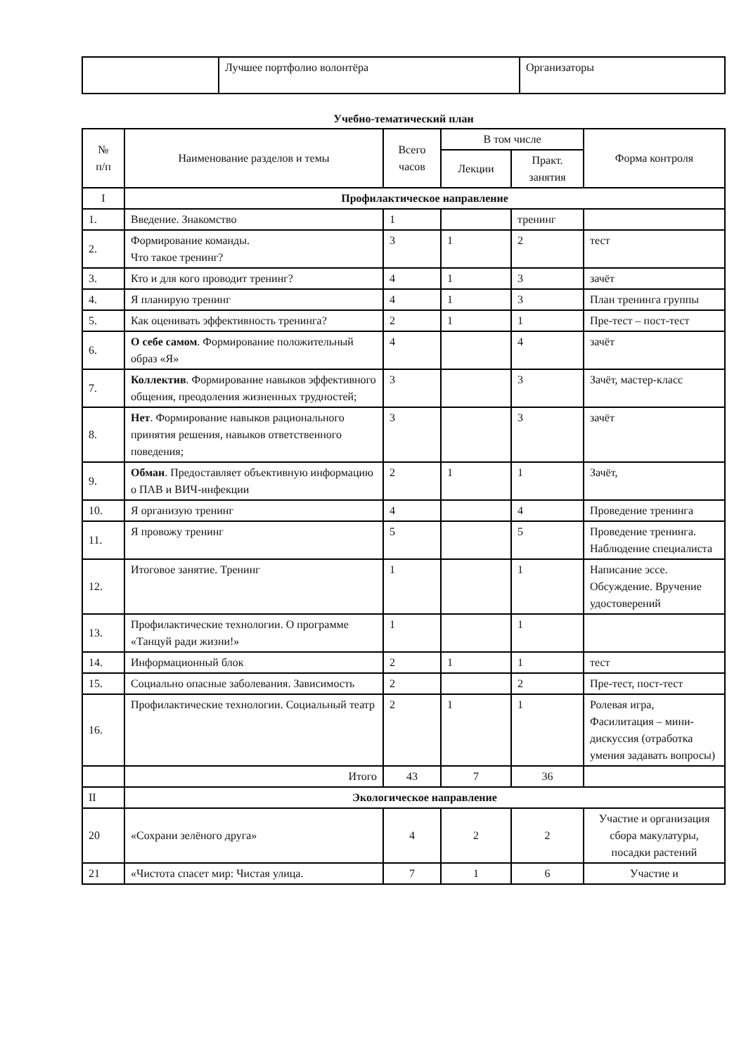| | Лучшее портфолио волонтёра | Организаторы |
Учебно-тематический план
| № п/п | Наименование разделов и темы | Всего часов | В том числе | | Форма контроля |
| --- | --- | --- | --- | --- | --- |
| | | | Лекции | Практ. занятия | |
| I | Профилактическое направление | | | | |
| 1. | Введение. Знакомство | 1 | | тренинг | |
| 2. | Формирование команды. Что такое тренинг? | 3 | 1 | 2 | тест |
| 3. | Кто и для кого проводит тренинг? | 4 | 1 | 3 | зачёт |
| 4. | Я планирую тренинг | 4 | 1 | 3 | План тренинга группы |
| 5. | Как оценивать эффективность тренинга? | 2 | 1 | 1 | Пре-тест – пост-тест |
| 6. | О себе самом . Формирование положительный образ «Я» | 4 | | 4 | зачёт |
| 7. | Коллектив . Формирование навыков эффективного общения, преодоления жизненных трудностей; | 3 | | 3 | Зачёт, мастер-класс |
| 8. | Нет . Формирование навыков рационального принятия решения, навыков ответственного поведения; | 3 | | 3 | зачёт |
| 9. | Обман . Предоставляет объективную информацию о ПАВ и ВИЧ-инфекции | 2 | 1 | 1 | Зачёт, |
| 10. | Я организую тренинг | 4 | | 4 | Проведение тренинга |
| 11. | Я провожу тренинг | 5 | | 5 | Проведение тренинга. Наблюдение специалиста |
| 12. | Итоговое занятие. Тренинг | 1 | | 1 | Написание эссе. Обсуждение. Вручение удостоверений |
| 13. | Профилактические технологии. О программе «Танцуй ради жизни!» | 1 | | 1 | |
| 14. | Информационный блок | 2 | 1 | 1 | тест |
| 15. | Социально опасные заболевания. Зависимость | 2 | | 2 | Пре-тест, пост-тест |
| 16. | Профилактические технологии. Социальный театр | 2 | 1 | 1 | Ролевая игра, Фасилитация – мини-дискуссия (отработка умения задавать вопросы) |
| | Итого | 43 | 7 | 36 | |
| II | Экологическое направление | | | | |
| 20 | «Сохрани зелёного друга» | 4 | 2 | 2 | Участие и организация сбора макулатуры, посадки растений |
| 21 | «Чистота спасет мир: Чистая улица. | 7 | 1 | 6 | Участие и |